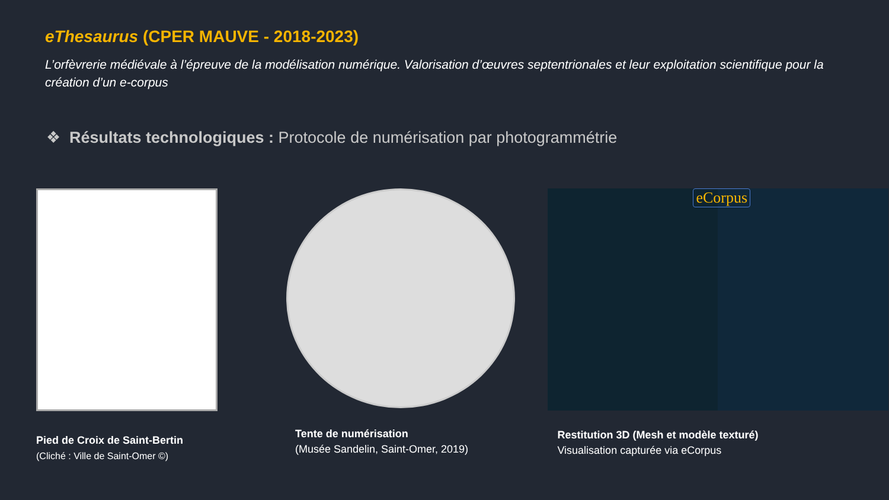eThesaurus (CPER MAUVE - 2018-2023)
L’orfèvrerie médiévale à l’épreuve de la modélisation numérique. Valorisation d’œuvres septentrionales et leur exploitation scientifique pour la création d’un e-corpus
❖ Résultats technologiques : Protocole de numérisation par photogrammétrie
Pied de Croix de Saint-Bertin
(Cliché : Ville de Saint-Omer ©)
Tente de numérisation
(Musée Sandelin, Saint-Omer, 2019)
eCorpus
Restitution 3D (Mesh et modèle texturé)
Visualisation capturée via eCorpus